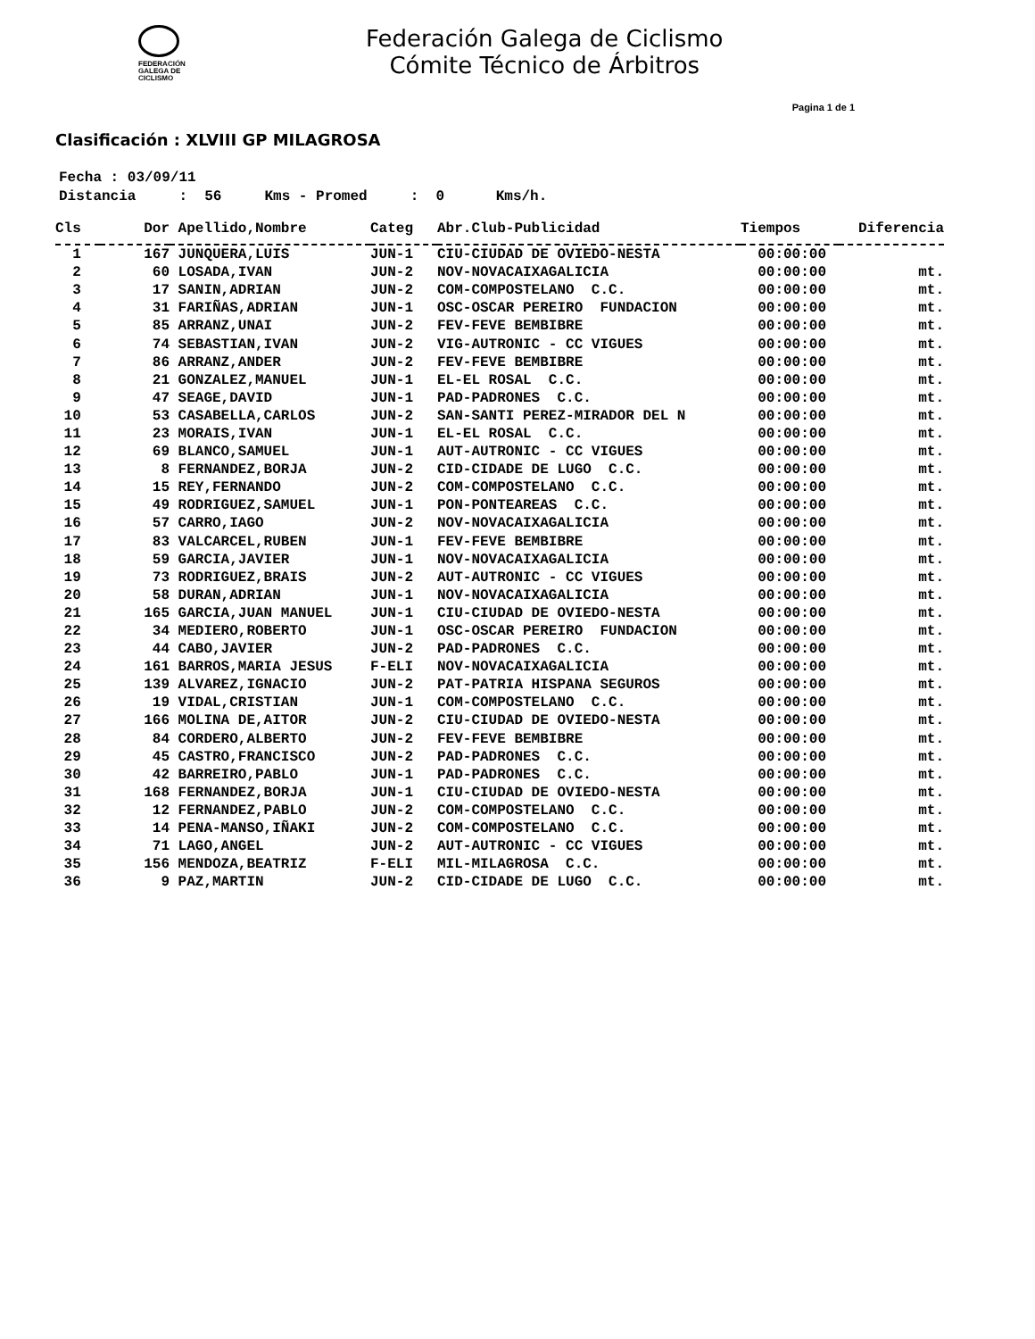FEDERACIÓN
GALEGA DE
CICLISMO
Federación Galega de Ciclismo
Cómite Técnico de Árbitros
Pagina 1 de 1
Clasificación : XLVIII GP MILAGROSA
Fecha : 03/09/11 Distancia : 56 Kms - Promed : 0 Kms/h.
| Cls | Dor | Apellido,Nombre | Categ | Abr.Club-Publicidad | Tiempos | Diferencia |
| --- | --- | --- | --- | --- | --- | --- |
| 1 | 167 | JUNQUERA,LUIS | JUN-1 | CIU-CIUDAD DE OVIEDO-NESTA | 00:00:00 | |
| 2 | 60 | LOSADA,IVAN | JUN-2 | NOV-NOVACAIXAGALICIA | 00:00:00 | mt. |
| 3 | 17 | SANIN,ADRIAN | JUN-2 | COM-COMPOSTELANO C.C. | 00:00:00 | mt. |
| 4 | 31 | FARIÑAS,ADRIAN | JUN-1 | OSC-OSCAR PEREIRO FUNDACION | 00:00:00 | mt. |
| 5 | 85 | ARRANZ,UNAI | JUN-2 | FEV-FEVE BEMBIBRE | 00:00:00 | mt. |
| 6 | 74 | SEBASTIAN,IVAN | JUN-2 | VIG-AUTRONIC - CC VIGUES | 00:00:00 | mt. |
| 7 | 86 | ARRANZ,ANDER | JUN-2 | FEV-FEVE BEMBIBRE | 00:00:00 | mt. |
| 8 | 21 | GONZALEZ,MANUEL | JUN-1 | EL-EL ROSAL C.C. | 00:00:00 | mt. |
| 9 | 47 | SEAGE,DAVID | JUN-1 | PAD-PADRONES C.C. | 00:00:00 | mt. |
| 10 | 53 | CASABELLA,CARLOS | JUN-2 | SAN-SANTI PEREZ-MIRADOR DEL N | 00:00:00 | mt. |
| 11 | 23 | MORAIS,IVAN | JUN-1 | EL-EL ROSAL C.C. | 00:00:00 | mt. |
| 12 | 69 | BLANCO,SAMUEL | JUN-1 | AUT-AUTRONIC - CC VIGUES | 00:00:00 | mt. |
| 13 | 8 | FERNANDEZ,BORJA | JUN-2 | CID-CIDADE DE LUGO C.C. | 00:00:00 | mt. |
| 14 | 15 | REY,FERNANDO | JUN-2 | COM-COMPOSTELANO C.C. | 00:00:00 | mt. |
| 15 | 49 | RODRIGUEZ,SAMUEL | JUN-1 | PON-PONTEAREAS C.C. | 00:00:00 | mt. |
| 16 | 57 | CARRO,IAGO | JUN-2 | NOV-NOVACAIXAGALICIA | 00:00:00 | mt. |
| 17 | 83 | VALCARCEL,RUBEN | JUN-1 | FEV-FEVE BEMBIBRE | 00:00:00 | mt. |
| 18 | 59 | GARCIA,JAVIER | JUN-1 | NOV-NOVACAIXAGALICIA | 00:00:00 | mt. |
| 19 | 73 | RODRIGUEZ,BRAIS | JUN-2 | AUT-AUTRONIC - CC VIGUES | 00:00:00 | mt. |
| 20 | 58 | DURAN,ADRIAN | JUN-1 | NOV-NOVACAIXAGALICIA | 00:00:00 | mt. |
| 21 | 165 | GARCIA,JUAN MANUEL | JUN-1 | CIU-CIUDAD DE OVIEDO-NESTA | 00:00:00 | mt. |
| 22 | 34 | MEDIERO,ROBERTO | JUN-1 | OSC-OSCAR PEREIRO FUNDACION | 00:00:00 | mt. |
| 23 | 44 | CABO,JAVIER | JUN-2 | PAD-PADRONES C.C. | 00:00:00 | mt. |
| 24 | 161 | BARROS,MARIA JESUS | F-ELI | NOV-NOVACAIXAGALICIA | 00:00:00 | mt. |
| 25 | 139 | ALVAREZ,IGNACIO | JUN-2 | PAT-PATRIA HISPANA SEGUROS | 00:00:00 | mt. |
| 26 | 19 | VIDAL,CRISTIAN | JUN-1 | COM-COMPOSTELANO C.C. | 00:00:00 | mt. |
| 27 | 166 | MOLINA DE,AITOR | JUN-2 | CIU-CIUDAD DE OVIEDO-NESTA | 00:00:00 | mt. |
| 28 | 84 | CORDERO,ALBERTO | JUN-2 | FEV-FEVE BEMBIBRE | 00:00:00 | mt. |
| 29 | 45 | CASTRO,FRANCISCO | JUN-2 | PAD-PADRONES C.C. | 00:00:00 | mt. |
| 30 | 42 | BARREIRO,PABLO | JUN-1 | PAD-PADRONES C.C. | 00:00:00 | mt. |
| 31 | 168 | FERNANDEZ,BORJA | JUN-1 | CIU-CIUDAD DE OVIEDO-NESTA | 00:00:00 | mt. |
| 32 | 12 | FERNANDEZ,PABLO | JUN-2 | COM-COMPOSTELANO C.C. | 00:00:00 | mt. |
| 33 | 14 | PENA-MANSO,IÑAKI | JUN-2 | COM-COMPOSTELANO C.C. | 00:00:00 | mt. |
| 34 | 71 | LAGO,ANGEL | JUN-2 | AUT-AUTRONIC - CC VIGUES | 00:00:00 | mt. |
| 35 | 156 | MENDOZA,BEATRIZ | F-ELI | MIL-MILAGROSA C.C. | 00:00:00 | mt. |
| 36 | 9 | PAZ,MARTIN | JUN-2 | CID-CIDADE DE LUGO C.C. | 00:00:00 | mt. |